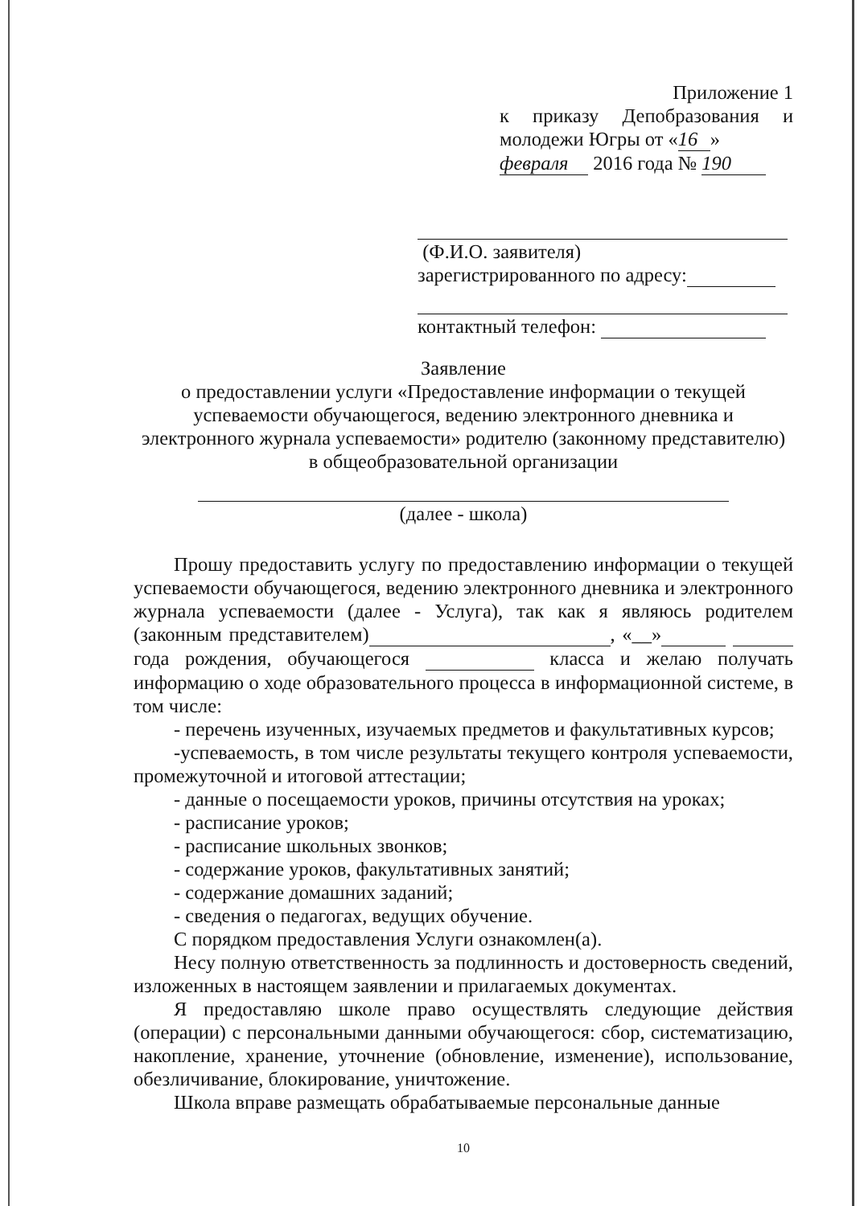Приложение 1
к приказу Депобразования и молодежи Югры от « 16 »
февраля 2016 года № 190
(Ф.И.О. заявителя)
зарегистрированного по адресу:
контактный телефон:
Заявление
о предоставлении услуги «Предоставление информации о текущей
успеваемости обучающегося, ведению электронного дневника и
электронного журнала успеваемости» родителю (законному представителю)
в общеобразовательной организации
(далее - школа)
Прошу предоставить услугу по предоставлению информации о текущей успеваемости обучающегося, ведению электронного дневника и электронного журнала успеваемости (далее - Услуга), так как я являюсь родителем (законным представителем) , «__» года рождения, обучающегося класса и желаю получать информацию о ходе образовательного процесса в информационной системе, в том числе:
- перечень изученных, изучаемых предметов и факультативных курсов;
-успеваемость, в том числе результаты текущего контроля успеваемости, промежуточной и итоговой аттестации;
- данные о посещаемости уроков, причины отсутствия на уроках;
- расписание уроков;
- расписание школьных звонков;
- содержание уроков, факультативных занятий;
- содержание домашних заданий;
- сведения о педагогах, ведущих обучение.
С порядком предоставления Услуги ознакомлен(а).
Несу полную ответственность за подлинность и достоверность сведений, изложенных в настоящем заявлении и прилагаемых документах.
Я предоставляю школе право осуществлять следующие действия (операции) с персональными данными обучающегося: сбор, систематизацию, накопление, хранение, уточнение (обновление, изменение), использование, обезличивание, блокирование, уничтожение.
Школа вправе размещать обрабатываемые персональные данные
10